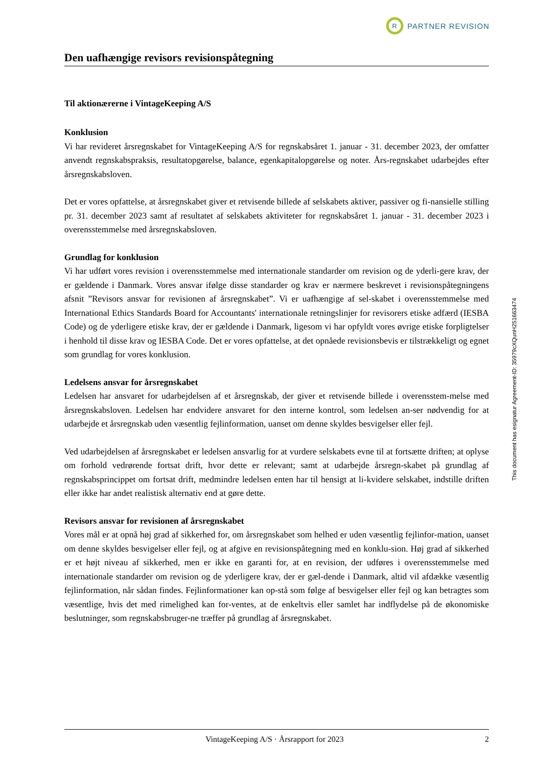R
PARTNER REVISION
Den uafhængige revisors revisionspåtegning
Til aktionærerne i VintageKeeping A/S
Konklusion
Vi har revideret årsregnskabet for VintageKeeping A/S for regnskabsåret 1. januar - 31. december 2023, der omfatter anvendt regnskabspraksis, resultatopgørelse, balance, egenkapitalopgørelse og noter. Års-regnskabet udarbejdes efter årsregnskabsloven.
Det er vores opfattelse, at årsregnskabet giver et retvisende billede af selskabets aktiver, passiver og fi-nansielle stilling pr. 31. december 2023 samt af resultatet af selskabets aktiviteter for regnskabsåret 1. januar - 31. december 2023 i overensstemmelse med årsregnskabsloven.
Grundlag for konklusion
Vi har udført vores revision i overensstemmelse med internationale standarder om revision og de yderli-gere krav, der er gældende i Danmark. Vores ansvar ifølge disse standarder og krav er nærmere beskrevet i revisionspåtegningens afsnit ”Revisors ansvar for revisionen af årsregnskabet”. Vi er uafhængige af sel-skabet i overensstemmelse med International Ethics Standards Board for Accountants' internationale retningslinjer for revisorers etiske adfærd (IESBA Code) og de yderligere etiske krav, der er gældende i Danmark, ligesom vi har opfyldt vores øvrige etiske forpligtelser i henhold til disse krav og IESBA Code. Det er vores opfattelse, at det opnåede revisionsbevis er tilstrækkeligt og egnet som grundlag for vores konklusion.
Ledelsens ansvar for årsregnskabet
Ledelsen har ansvaret for udarbejdelsen af et årsregnskab, der giver et retvisende billede i overensstem-melse med årsregnskabsloven. Ledelsen har endvidere ansvaret for den interne kontrol, som ledelsen an-ser nødvendig for at udarbejde et årsregnskab uden væsentlig fejlinformation, uanset om denne skyldes besvigelser eller fejl.
Ved udarbejdelsen af årsregnskabet er ledelsen ansvarlig for at vurdere selskabets evne til at fortsætte driften; at oplyse om forhold vedrørende fortsat drift, hvor dette er relevant; samt at udarbejde årsregn-skabet på grundlag af regnskabsprincippet om fortsat drift, medmindre ledelsen enten har til hensigt at li-kvidere selskabet, indstille driften eller ikke har andet realistisk alternativ end at gøre dette.
Revisors ansvar for revisionen af årsregnskabet
Vores mål er at opnå høj grad af sikkerhed for, om årsregnskabet som helhed er uden væsentlig fejlinfor-mation, uanset om denne skyldes besvigelser eller fejl, og at afgive en revisionspåtegning med en konklu-sion. Høj grad af sikkerhed er et højt niveau af sikkerhed, men er ikke en garanti for, at en revision, der udføres i overensstemmelse med internationale standarder om revision og de yderligere krav, der er gæl-dende i Danmark, altid vil afdække væsentlig fejlinformation, når sådan findes. Fejlinformationer kan op-stå som følge af besvigelser eller fejl og kan betragtes som væsentlige, hvis det med rimelighed kan for-ventes, at de enkeltvis eller samlet har indflydelse på de økonomiske beslutninger, som regnskabsbruger-ne træffer på grundlag af årsregnskabet.
This document has esignatur Agreement-ID: 35979cXQunH251663474
VintageKeeping A/S · Årsrapport for 2023 2